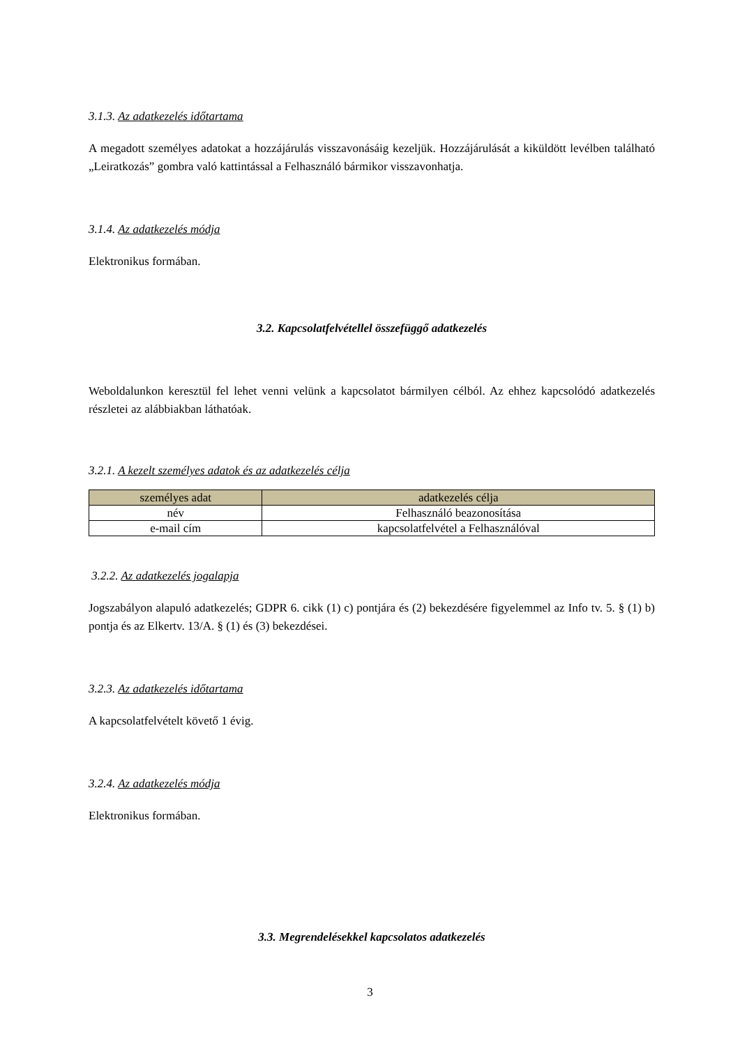3.1.3. Az adatkezelés időtartama
A megadott személyes adatokat a hozzájárulás visszavonásáig kezeljük. Hozzájárulását a kiküldött levélben található „Leiratkozás” gombra való kattintással a Felhasználó bármikor visszavonhatja.
3.1.4. Az adatkezelés módja
Elektronikus formában.
3.2. Kapcsolatfelvétellel összefüggő adatkezelés
Weboldalunkon keresztül fel lehet venni velünk a kapcsolatot bármilyen célból. Az ehhez kapcsolódó adatkezelés részletei az alábbiakban láthatóak.
3.2.1. A kezelt személyes adatok és az adatkezelés célja
| személyes adat | adatkezelés célja |
| --- | --- |
| név | Felhasználó beazonosítása |
| e-mail cím | kapcsolatfelvétel a Felhasználóval |
3.2.2. Az adatkezelés jogalapja
Jogszabályon alapuló adatkezelés; GDPR 6. cikk (1) c) pontjára és (2) bekezdésére figyelemmel az Info tv. 5. § (1) b) pontja és az Elkertv. 13/A. § (1) és (3) bekezdései.
3.2.3. Az adatkezelés időtartama
A kapcsolatfelvételt követő 1 évig.
3.2.4. Az adatkezelés módja
Elektronikus formában.
3.3. Megrendelésekkel kapcsolatos adatkezelés
3